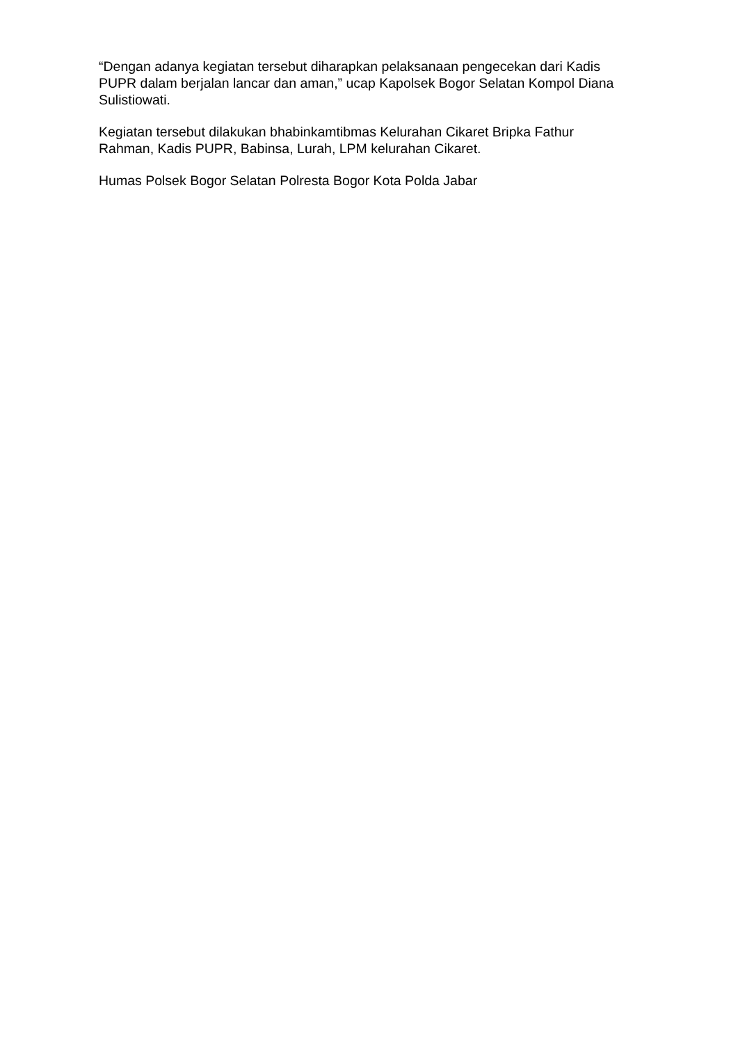“Dengan adanya kegiatan tersebut diharapkan pelaksanaan pengecekan dari Kadis PUPR dalam berjalan lancar dan aman,” ucap Kapolsek Bogor Selatan Kompol Diana Sulistiowati.
Kegiatan tersebut dilakukan bhabinkamtibmas Kelurahan Cikaret Bripka Fathur Rahman, Kadis PUPR, Babinsa, Lurah, LPM kelurahan Cikaret.
Humas Polsek Bogor Selatan Polresta Bogor Kota Polda Jabar